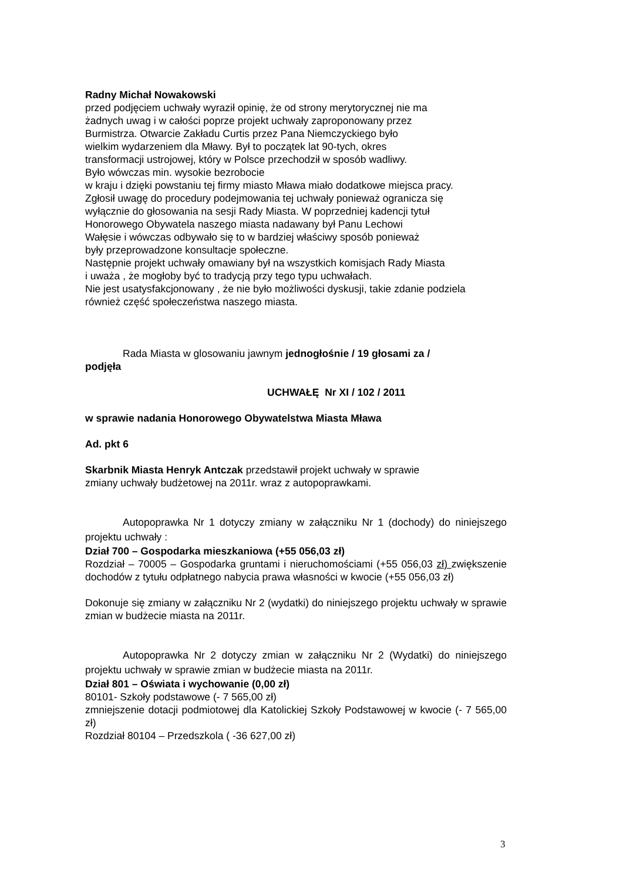Radny Michał Nowakowski
przed podjęciem uchwały wyraził opinię, że od strony merytorycznej nie ma
żadnych uwag i w całości poprze projekt uchwały zaproponowany przez
Burmistrza. Otwarcie Zakładu Curtis przez Pana Niemczyckiego było
wielkim wydarzeniem dla Mławy. Był to początek lat 90-tych, okres
transformacji ustrojowej, który w Polsce przechodził w sposób wadliwy.
Było wówczas min. wysokie bezrobocie
w kraju i dzięki powstaniu tej firmy miasto Mława miało dodatkowe miejsca pracy.
Zgłosił uwagę do procedury podejmowania tej uchwały ponieważ ogranicza się
wyłącznie do głosowania na sesji Rady Miasta. W poprzedniej kadencji tytuł
Honorowego Obywatela naszego miasta nadawany był Panu Lechowi
Wałęsie i wówczas odbywało się to w bardziej właściwy sposób ponieważ
były przeprowadzone konsultacje społeczne.
Następnie projekt uchwały omawiany był na wszystkich komisjach Rady Miasta
i uważa , że mogłoby być to tradycją przy tego typu uchwałach.
Nie jest usatysfakcjonowany , że nie było możliwości dyskusji, takie zdanie podziela
również część społeczeństwa naszego miasta.
Rada Miasta w glosowaniu jawnym jednogłośnie / 19 głosami za /
podjęła
UCHWAŁĘ Nr XI / 102 / 2011
w sprawie nadania Honorowego Obywatelstwa Miasta Mława
Ad. pkt 6
Skarbnik Miasta Henryk Antczak przedstawił projekt uchwały w sprawie
zmiany uchwały budżetowej na 2011r. wraz z autopoprawkami.
Autopoprawka Nr 1 dotyczy zmiany w załączniku Nr 1 (dochody) do niniejszego projektu uchwały :
Dział 700 – Gospodarka mieszkaniowa (+55 056,03 zł)
Rozdział – 70005 – Gospodarka gruntami i nieruchomościami (+55 056,03 zł) zwiększenie dochodów z tytułu odpłatnego nabycia prawa własności w kwocie (+55 056,03 zł)
Dokonuje się zmiany w załączniku Nr 2 (wydatki) do niniejszego projektu uchwały w sprawie zmian w budżecie miasta na 2011r.
Autopoprawka Nr 2 dotyczy zmian w załączniku Nr 2 (Wydatki) do niniejszego projektu uchwały w sprawie zmian w budżecie miasta na 2011r.
Dział 801 – Oświata i wychowanie (0,00 zł)
80101- Szkoły podstawowe (- 7 565,00 zł)
zmniejszenie dotacji podmiotowej dla Katolickiej Szkoły Podstawowej w kwocie (- 7 565,00 zł)
Rozdział 80104 – Przedszkola ( -36 627,00 zł)
3